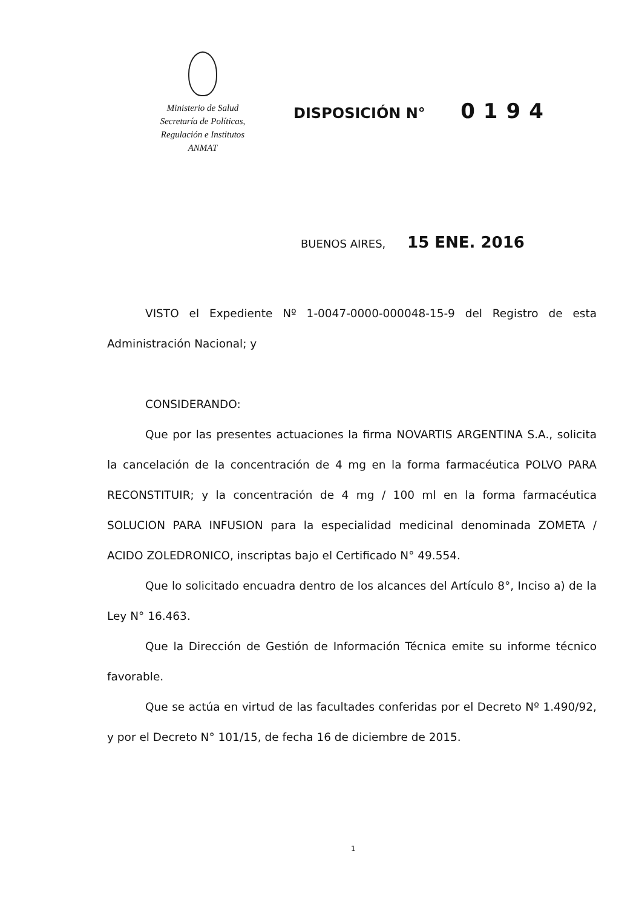Ministerio de Salud
Secretaría de Políticas,
Regulación e Institutos
ANMAT
DISPOSICIÓN N° 0194
BUENOS AIRES, 15 ENE. 2016
VISTO el Expediente Nº 1-0047-0000-000048-15-9 del Registro de esta Administración Nacional; y
CONSIDERANDO:
Que por las presentes actuaciones la firma NOVARTIS ARGENTINA S.A., solicita la cancelación de la concentración de 4 mg en la forma farmacéutica POLVO PARA RECONSTITUIR; y la concentración de 4 mg / 100 ml en la forma farmacéutica SOLUCION PARA INFUSION para la especialidad medicinal denominada ZOMETA / ACIDO ZOLEDRONICO, inscriptas bajo el Certificado N° 49.554.
Que lo solicitado encuadra dentro de los alcances del Artículo 8°, Inciso a) de la Ley N° 16.463.
Que la Dirección de Gestión de Información Técnica emite su informe técnico favorable.
Que se actúa en virtud de las facultades conferidas por el Decreto Nº 1.490/92, y por el Decreto N° 101/15, de fecha 16 de diciembre de 2015.
1